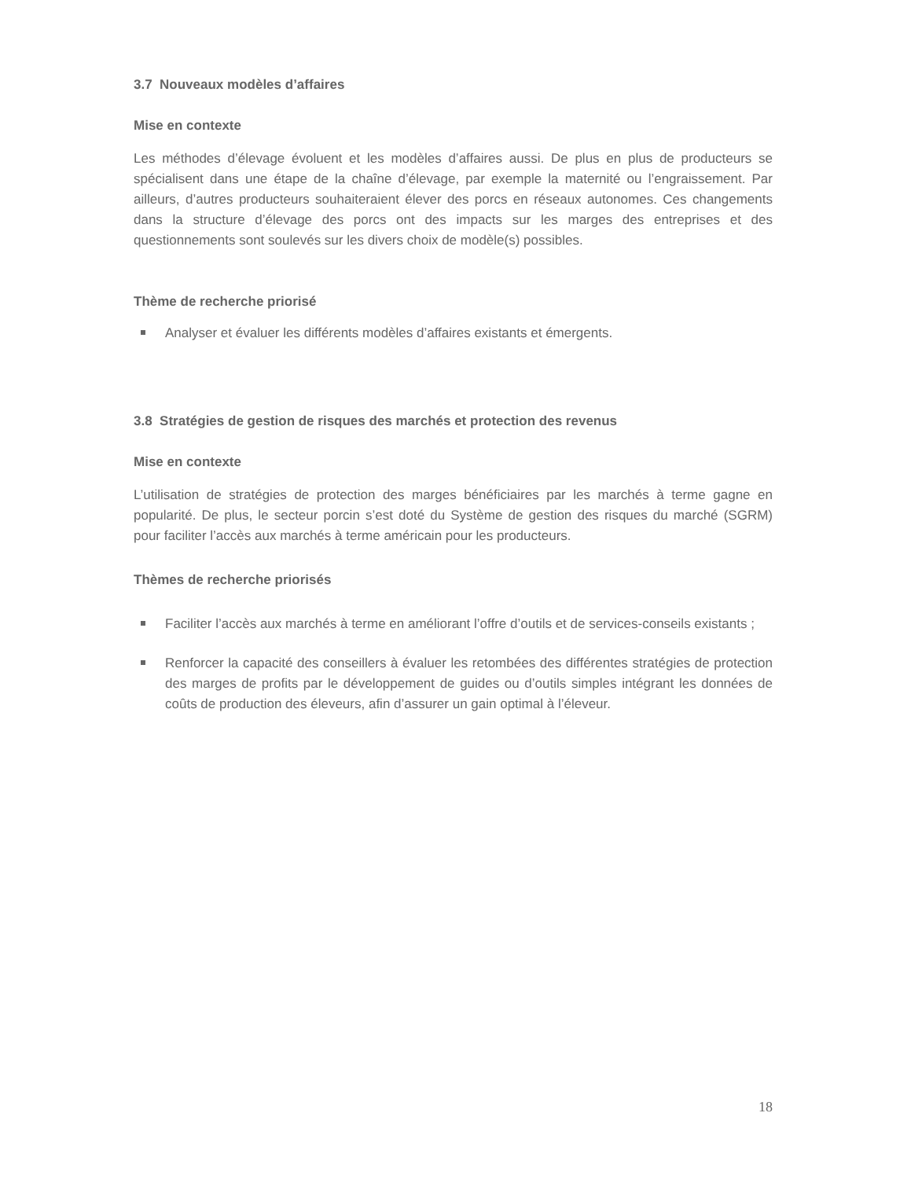3.7 Nouveaux modèles d’affaires
Mise en contexte
Les méthodes d’élevage évoluent et les modèles d’affaires aussi. De plus en plus de producteurs se spécialisent dans une étape de la chaîne d’élevage, par exemple la maternité ou l’engraissement. Par ailleurs, d’autres producteurs souhaiteraient élever des porcs en réseaux autonomes. Ces changements dans la structure d’élevage des porcs ont des impacts sur les marges des entreprises et des questionnements sont soulevés sur les divers choix de modèle(s) possibles.
Thème de recherche priorisé
Analyser et évaluer les différents modèles d’affaires existants et émergents.
3.8 Stratégies de gestion de risques des marchés et protection des revenus
Mise en contexte
L’utilisation de stratégies de protection des marges bénéficiaires par les marchés à terme gagne en popularité. De plus, le secteur porcin s’est doté du Système de gestion des risques du marché (SGRM) pour faciliter l’accès aux marchés à terme américain pour les producteurs.
Thèmes de recherche priorisés
Faciliter l’accès aux marchés à terme en améliorant l’offre d’outils et de services-conseils existants ;
Renforcer la capacité des conseillers à évaluer les retombées des différentes stratégies de protection des marges de profits par le développement de guides ou d’outils simples intégrant les données de coûts de production des éleveurs, afin d’assurer un gain optimal à l’éleveur.
18